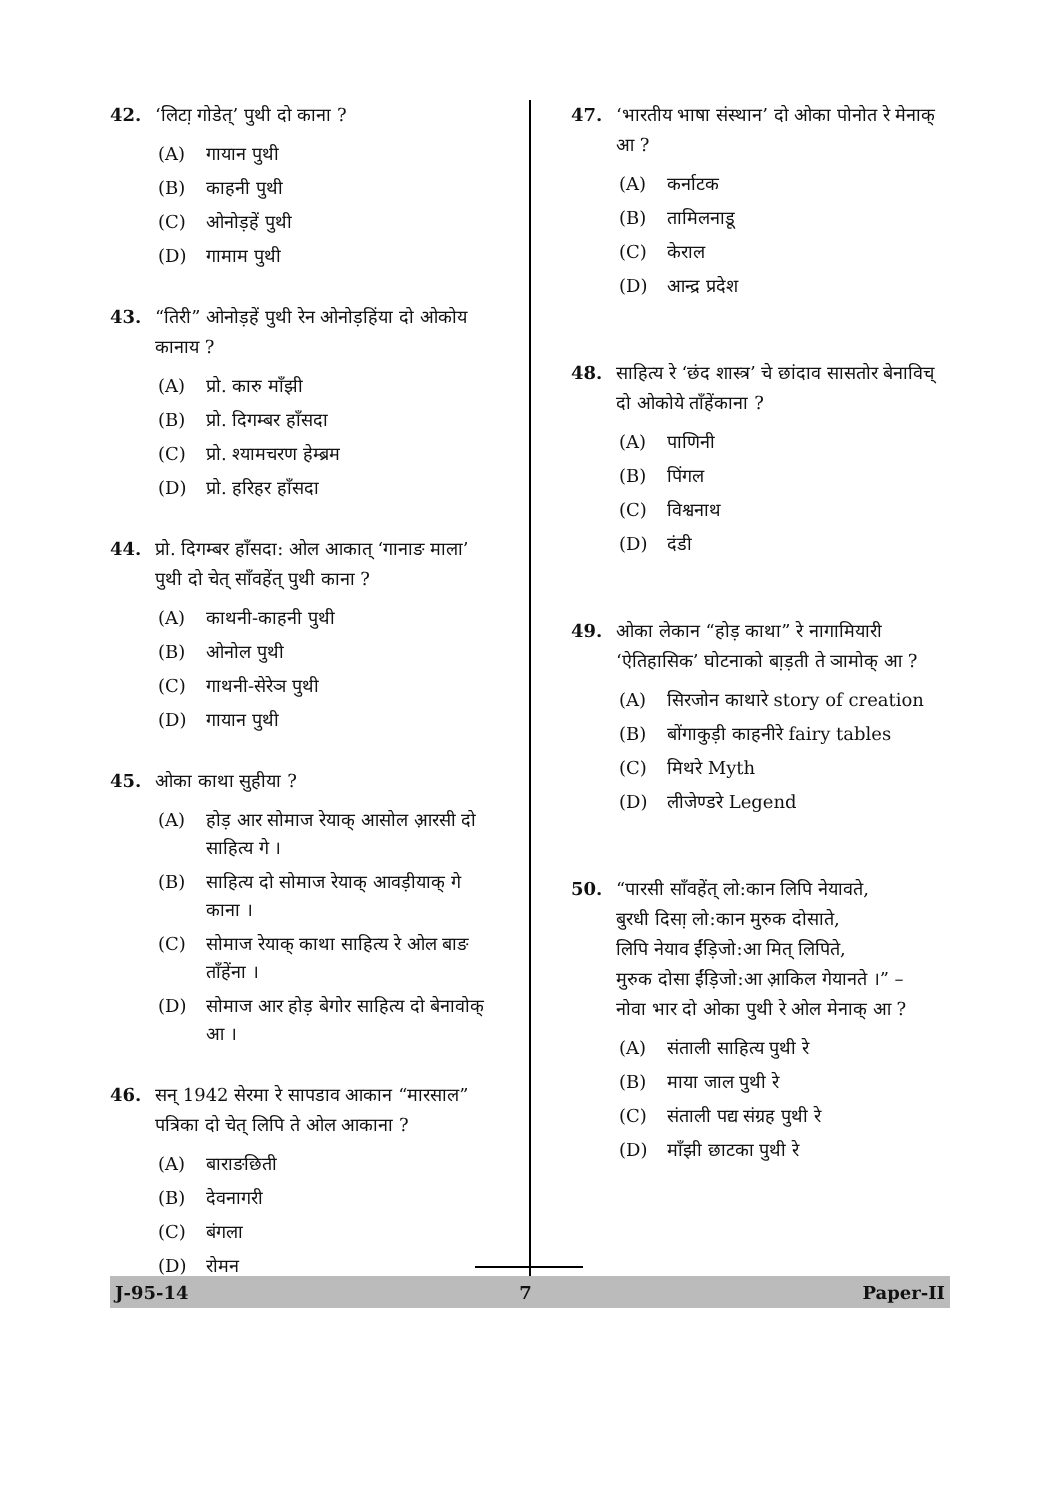42. ‘लिटा़ गोडेत्’ पुथी दो काना ?
(A) गायान पुथी
(B) काहनी पुथी
(C) ओनोड़हें पुथी
(D) गामाम पुथी
43. “तिरी” ओनोड़हें पुथी रेन ओनोड़हिंया दो ओकोय कानाय ?
(A) प्रो. कारु माँझी
(B) प्रो. दिगम्बर हाँसदा
(C) प्रो. श्यामचरण हेम्ब्रम
(D) प्रो. हरिहर हाँसदा
44. प्रो. दिगम्बर हाँसदा: ओल आकात् ‘गानाङ माला’ पुथी दो चेत् साँवहेंत् पुथी काना ?
(A) काथनी-काहनी पुथी
(B) ओनोल पुथी
(C) गाथनी-सेरेञ पुथी
(D) गायान पुथी
45. ओका काथा सुहीया ?
(A) होड़ आर सोमाज रेयाक् आसोल आ़रसी दो साहित्य गे ।
(B) साहित्य दो सोमाज रेयाक् आवड़ीयाक् गे काना ।
(C) सोमाज रेयाक् काथा साहित्य रे ओल बाङ ताँहेंना ।
(D) सोमाज आर होड़ बेगोर साहित्य दो बेनावोक् आ ।
46. सन् 1942 सेरमा रे सापडाव आकान “मारसाल” पत्रिका दो चेत् लिपि ते ओल आकाना ?
(A) बाराङछिती
(B) देवनागरी
(C) बंगला
(D) रोमन
47. ‘भारतीय भाषा संस्थान’ दो ओका पोनोत रे मेनाक् आ ?
(A) कर्नाटक
(B) तामिलनाडू
(C) केराल
(D) आन्द्र प्रदेश
48. साहित्य रे ‘छंद शास्त्र’ चे छांदाव सासतोर बेनाविच् दो ओकोये ताँहेंकाना ?
(A) पाणिनी
(B) पिंगल
(C) विश्वनाथ
(D) दंडी
49. ओका लेकान “होड़ काथा” रे नागामियारी ‘ऐतिहासिक’ घोटनाको बा़ड़ती ते ञामोक् आ ?
(A) सिरजोन काथारे story of creation
(B) बोंगाकुड़ी काहनीरे fairy tables
(C) मिथरे Myth
(D) लीजेण्डरे Legend
50. “पारसी साँवहेंत् लो:कान लिपि नेयावते,
बुरधी दिसा़ लो:कान मुरुक दोसाते,
लिपि नेयाव ईंड़िजो:आ मित् लिपिते,
मुरुक दोसा ईंड़िजो:आ आ़किल गेयानते ।” –
नोवा भार दो ओका पुथी रे ओल मेनाक् आ ?
(A) संताली साहित्य पुथी रे
(B) माया जाल पुथी रे
(C) संताली पद्य संग्रह पुथी रे
(D) माँझी छाटका पुथी रे
J-95-14 7 Paper-II